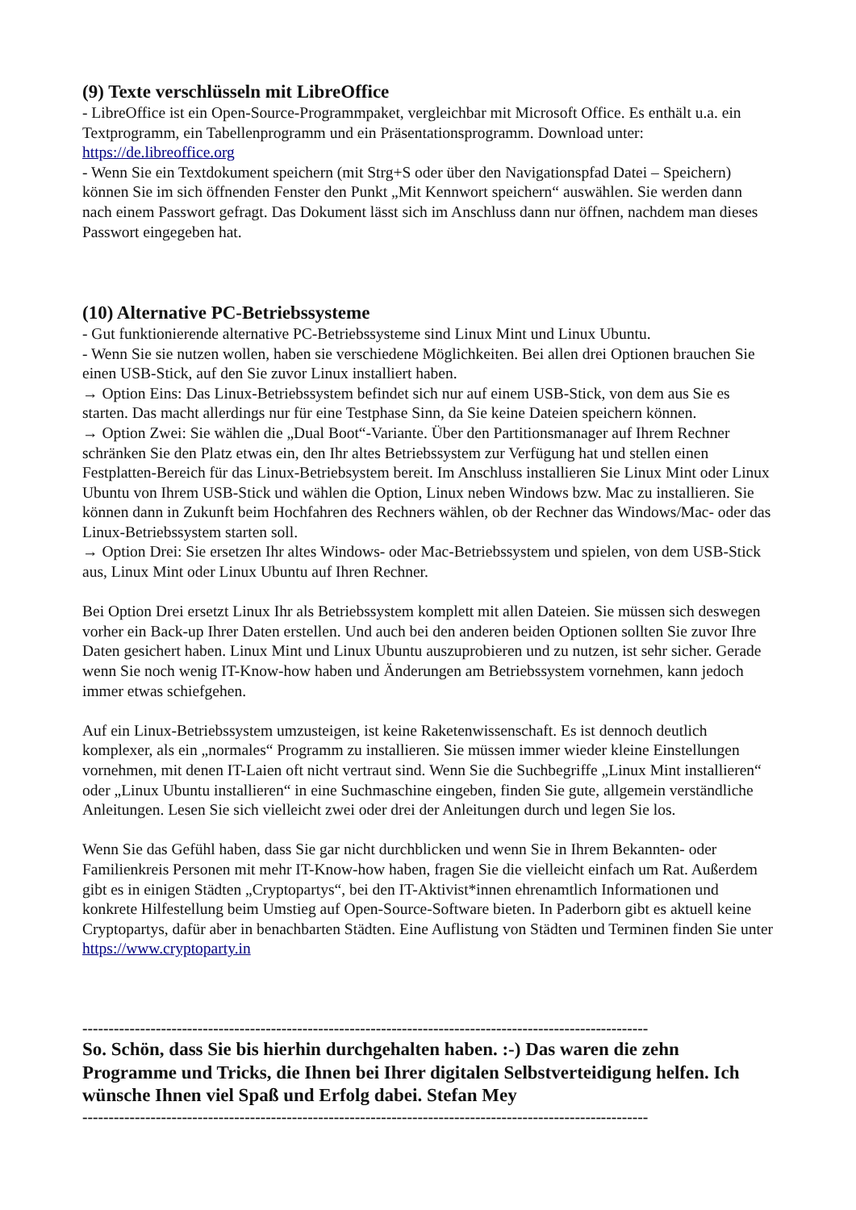(9) Texte verschlüsseln mit LibreOffice
- LibreOffice ist ein Open-Source-Programmpaket, vergleichbar mit Microsoft Office. Es enthält u.a. ein Textprogramm, ein Tabellenprogramm und ein Präsentationsprogramm. Download unter: https://de.libreoffice.org
- Wenn Sie ein Textdokument speichern (mit Strg+S oder über den Navigationspfad Datei – Speichern) können Sie im sich öffnenden Fenster den Punkt „Mit Kennwort speichern“ auswählen. Sie werden dann nach einem Passwort gefragt. Das Dokument lässt sich im Anschluss dann nur öffnen, nachdem man dieses Passwort eingegeben hat.
(10) Alternative PC-Betriebssysteme
- Gut funktionierende alternative PC-Betriebssysteme sind Linux Mint und Linux Ubuntu.
- Wenn Sie sie nutzen wollen, haben sie verschiedene Möglichkeiten. Bei allen drei Optionen brauchen Sie einen USB-Stick, auf den Sie zuvor Linux installiert haben.
→ Option Eins: Das Linux-Betriebssystem befindet sich nur auf einem USB-Stick, von dem aus Sie es starten. Das macht allerdings nur für eine Testphase Sinn, da Sie keine Dateien speichern können.
→ Option Zwei: Sie wählen die „Dual Boot“-Variante. Über den Partitionsmanager auf Ihrem Rechner schränken Sie den Platz etwas ein, den Ihr altes Betriebssystem zur Verfügung hat und stellen einen Festplatten-Bereich für das Linux-Betriebsystem bereit. Im Anschluss installieren Sie Linux Mint oder Linux Ubuntu von Ihrem USB-Stick und wählen die Option, Linux neben Windows bzw. Mac zu installieren. Sie können dann in Zukunft beim Hochfahren des Rechners wählen, ob der Rechner das Windows/Mac- oder das Linux-Betriebssystem starten soll.
→ Option Drei: Sie ersetzen Ihr altes Windows- oder Mac-Betriebssystem und spielen, von dem USB-Stick aus, Linux Mint oder Linux Ubuntu auf Ihren Rechner.
Bei Option Drei ersetzt Linux Ihr als Betriebssystem komplett mit allen Dateien. Sie müssen sich deswegen vorher ein Back-up Ihrer Daten erstellen. Und auch bei den anderen beiden Optionen sollten Sie zuvor Ihre Daten gesichert haben. Linux Mint und Linux Ubuntu auszuprobieren und zu nutzen, ist sehr sicher. Gerade wenn Sie noch wenig IT-Know-how haben und Änderungen am Betriebssystem vornehmen, kann jedoch immer etwas schiefgehen.
Auf ein Linux-Betriebssystem umzusteigen, ist keine Raketenwissenschaft. Es ist dennoch deutlich komplexer, als ein „normales“ Programm zu installieren. Sie müssen immer wieder kleine Einstellungen vornehmen, mit denen IT-Laien oft nicht vertraut sind. Wenn Sie die Suchbegriffe „Linux Mint installieren“ oder „Linux Ubuntu installieren“ in eine Suchmaschine eingeben, finden Sie gute, allgemein verständliche Anleitungen. Lesen Sie sich vielleicht zwei oder drei der Anleitungen durch und legen Sie los.
Wenn Sie das Gefühl haben, dass Sie gar nicht durchblicken und wenn Sie in Ihrem Bekannten- oder Familienkreis Personen mit mehr IT-Know-how haben, fragen Sie die vielleicht einfach um Rat. Außerdem gibt es in einigen Städten „Cryptopartys“, bei den IT-Aktivist*innen ehrenamtlich Informationen und konkrete Hilfestellung beim Umstieg auf Open-Source-Software bieten. In Paderborn gibt es aktuell keine Cryptopartys, dafür aber in benachbarten Städten. Eine Auflistung von Städten und Terminen finden Sie unter https://www.cryptoparty.in
------------------------------------------------------------------------------------------------------------
So. Schön, dass Sie bis hierhin durchgehalten haben. :-) Das waren die zehn Programme und Tricks, die Ihnen bei Ihrer digitalen Selbstverteidigung helfen. Ich wünsche Ihnen viel Spaß und Erfolg dabei. Stefan Mey
------------------------------------------------------------------------------------------------------------